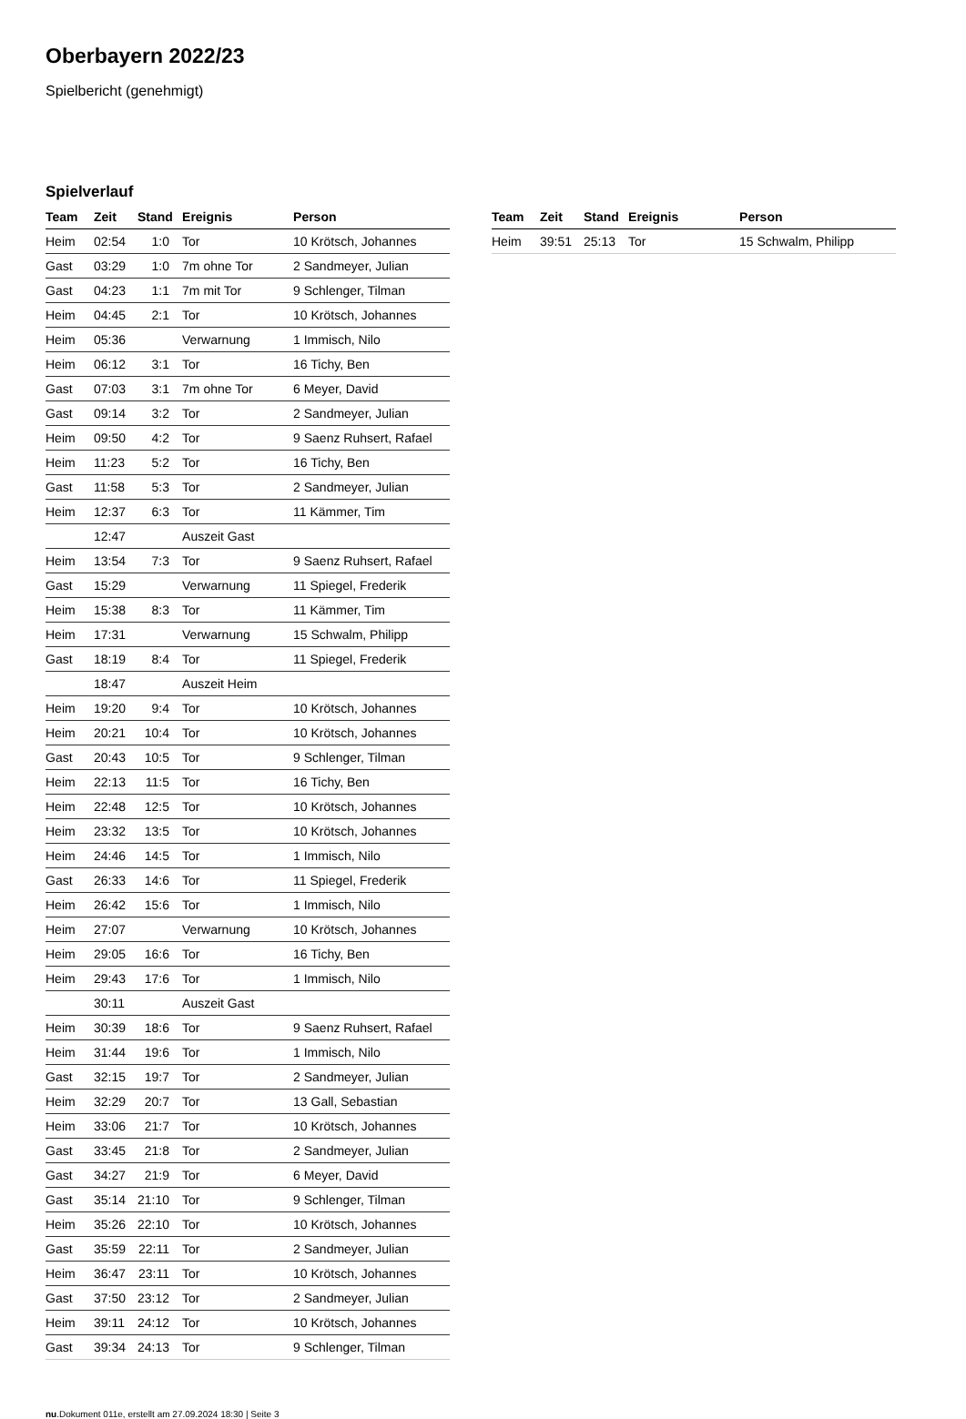Oberbayern 2022/23
Spielbericht (genehmigt)
Spielverlauf
| Team | Zeit | Stand | Ereignis | Person |
| --- | --- | --- | --- | --- |
| Heim | 02:54 | 1:0 | Tor | 10 Krötsch, Johannes |
| Gast | 03:29 | 1:0 | 7m ohne Tor | 2 Sandmeyer, Julian |
| Gast | 04:23 | 1:1 | 7m mit Tor | 9 Schlenger, Tilman |
| Heim | 04:45 | 2:1 | Tor | 10 Krötsch, Johannes |
| Heim | 05:36 | | Verwarnung | 1 Immisch, Nilo |
| Heim | 06:12 | 3:1 | Tor | 16 Tichy, Ben |
| Gast | 07:03 | 3:1 | 7m ohne Tor | 6 Meyer, David |
| Gast | 09:14 | 3:2 | Tor | 2 Sandmeyer, Julian |
| Heim | 09:50 | 4:2 | Tor | 9 Saenz Ruhsert, Rafael |
| Heim | 11:23 | 5:2 | Tor | 16 Tichy, Ben |
| Gast | 11:58 | 5:3 | Tor | 2 Sandmeyer, Julian |
| Heim | 12:37 | 6:3 | Tor | 11 Kämmer, Tim |
| | 12:47 | | Auszeit Gast | |
| Heim | 13:54 | 7:3 | Tor | 9 Saenz Ruhsert, Rafael |
| Gast | 15:29 | | Verwarnung | 11 Spiegel, Frederik |
| Heim | 15:38 | 8:3 | Tor | 11 Kämmer, Tim |
| Heim | 17:31 | | Verwarnung | 15 Schwalm, Philipp |
| Gast | 18:19 | 8:4 | Tor | 11 Spiegel, Frederik |
| | 18:47 | | Auszeit Heim | |
| Heim | 19:20 | 9:4 | Tor | 10 Krötsch, Johannes |
| Heim | 20:21 | 10:4 | Tor | 10 Krötsch, Johannes |
| Gast | 20:43 | 10:5 | Tor | 9 Schlenger, Tilman |
| Heim | 22:13 | 11:5 | Tor | 16 Tichy, Ben |
| Heim | 22:48 | 12:5 | Tor | 10 Krötsch, Johannes |
| Heim | 23:32 | 13:5 | Tor | 10 Krötsch, Johannes |
| Heim | 24:46 | 14:5 | Tor | 1 Immisch, Nilo |
| Gast | 26:33 | 14:6 | Tor | 11 Spiegel, Frederik |
| Heim | 26:42 | 15:6 | Tor | 1 Immisch, Nilo |
| Heim | 27:07 | | Verwarnung | 10 Krötsch, Johannes |
| Heim | 29:05 | 16:6 | Tor | 16 Tichy, Ben |
| Heim | 29:43 | 17:6 | Tor | 1 Immisch, Nilo |
| | 30:11 | | Auszeit Gast | |
| Heim | 30:39 | 18:6 | Tor | 9 Saenz Ruhsert, Rafael |
| Heim | 31:44 | 19:6 | Tor | 1 Immisch, Nilo |
| Gast | 32:15 | 19:7 | Tor | 2 Sandmeyer, Julian |
| Heim | 32:29 | 20:7 | Tor | 13 Gall, Sebastian |
| Heim | 33:06 | 21:7 | Tor | 10 Krötsch, Johannes |
| Gast | 33:45 | 21:8 | Tor | 2 Sandmeyer, Julian |
| Gast | 34:27 | 21:9 | Tor | 6 Meyer, David |
| Gast | 35:14 | 21:10 | Tor | 9 Schlenger, Tilman |
| Heim | 35:26 | 22:10 | Tor | 10 Krötsch, Johannes |
| Gast | 35:59 | 22:11 | Tor | 2 Sandmeyer, Julian |
| Heim | 36:47 | 23:11 | Tor | 10 Krötsch, Johannes |
| Gast | 37:50 | 23:12 | Tor | 2 Sandmeyer, Julian |
| Heim | 39:11 | 24:12 | Tor | 10 Krötsch, Johannes |
| Gast | 39:34 | 24:13 | Tor | 9 Schlenger, Tilman |
| Team | Zeit | Stand | Ereignis | Person |
| --- | --- | --- | --- | --- |
| Heim | 39:51 | 25:13 | Tor | 15 Schwalm, Philipp |
nu.Dokument 011e, erstellt am 27.09.2024 18:30 | Seite 3